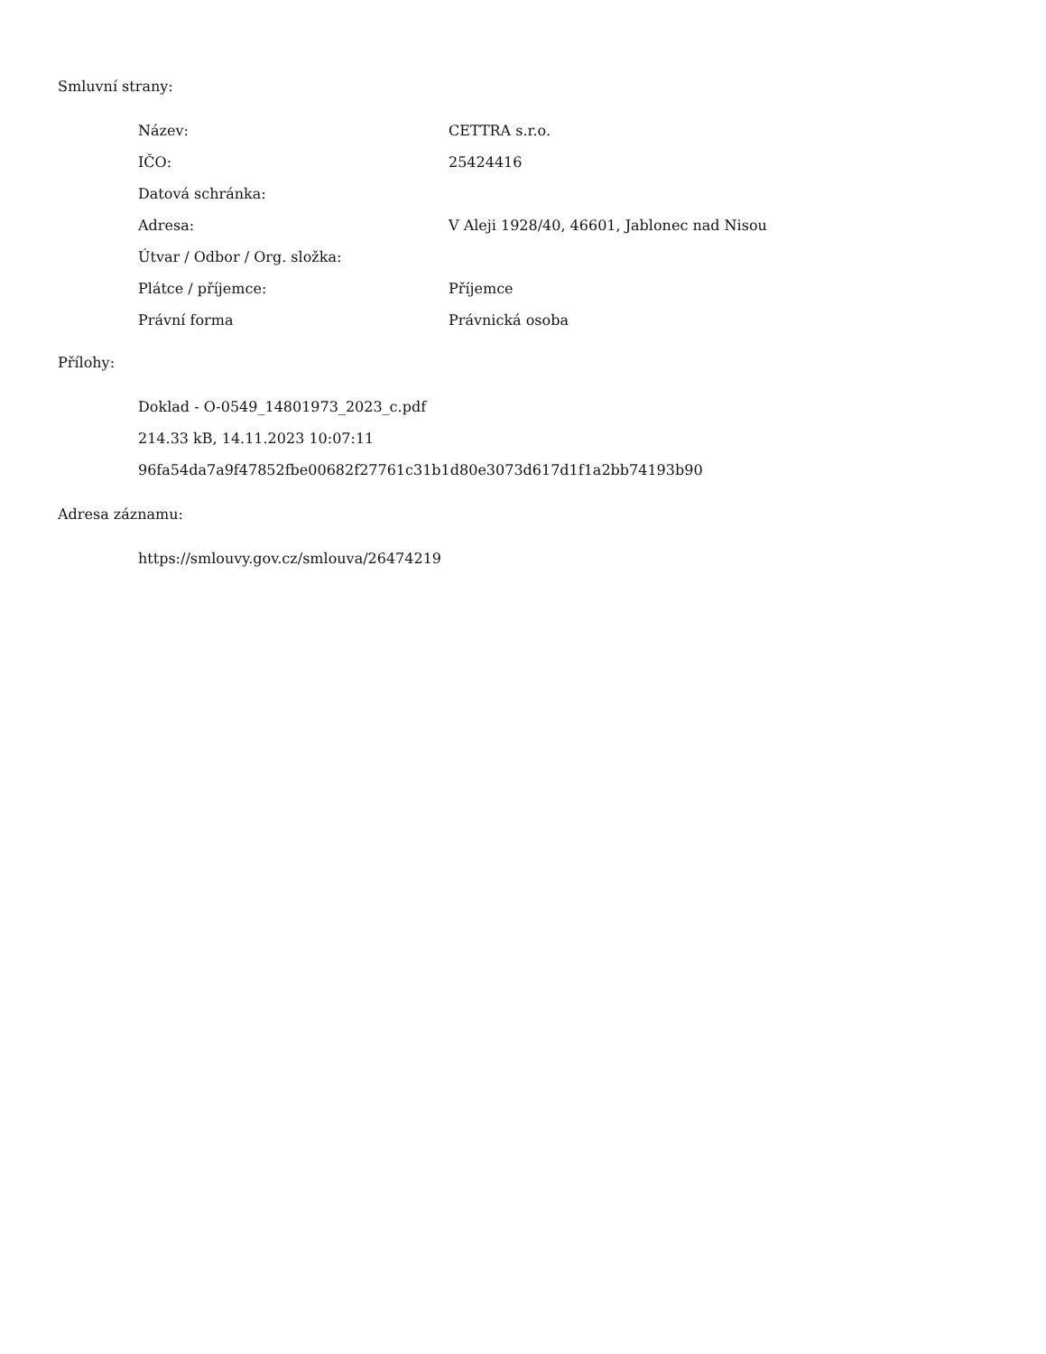Smluvní strany:
| Název: | CETTRA s.r.o. |
| IČO: | 25424416 |
| Datová schránka: | |
| Adresa: | V Aleji 1928/40, 46601, Jablonec nad Nisou |
| Útvar / Odbor / Org. složka: | |
| Plátce / příjemce: | Příjemce |
| Právní forma | Právnická osoba |
Přílohy:
Doklad - O-0549_14801973_2023_c.pdf
214.33 kB, 14.11.2023 10:07:11
96fa54da7a9f47852fbe00682f27761c31b1d80e3073d617d1f1a2bb74193b90
Adresa záznamu:
https://smlouvy.gov.cz/smlouva/26474219